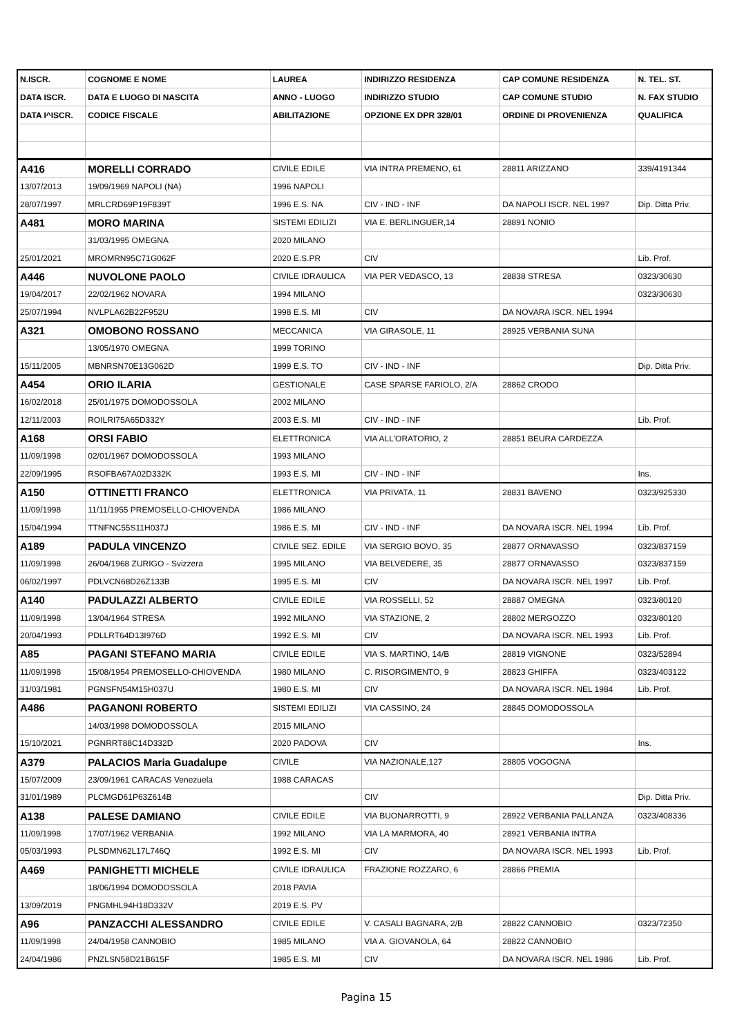| N.ISCR. | COGNOME E NOME | LAUREA | INDIRIZZO RESIDENZA | CAP COMUNE RESIDENZA | N. TEL. ST. |
| --- | --- | --- | --- | --- | --- |
| DATA ISCR. | DATA E LUOGO DI NASCITA | ANNO - LUOGO | INDIRIZZO STUDIO | CAP COMUNE STUDIO | N. FAX STUDIO |
| DATA I^ISCR. | CODICE FISCALE | ABILITAZIONE | OPZIONE EX DPR 328/01 | ORDINE DI PROVENIENZA | QUALIFICA |
| A416 | MORELLI CORRADO | CIVILE EDILE | VIA INTRA PREMENO, 61 | 28811 ARIZZANO | 339/4191344 |
| 13/07/2013 | 19/09/1969 NAPOLI (NA) | 1996 NAPOLI | | | |
| 28/07/1997 | MRLCRD69P19F839T | 1996 E.S. NA | CIV - IND - INF | DA NAPOLI ISCR. NEL 1997 | Dip. Ditta Priv. |
| A481 | MORO MARINA | SISTEMI EDILIZI | VIA E. BERLINGUER,14 | 28891 NONIO | |
| | 31/03/1995 OMEGNA | 2020 MILANO | | | |
| 25/01/2021 | MROMRN95C71G062F | 2020 E.S.PR | CIV | | Lib. Prof. |
| A446 | NUVOLONE PAOLO | CIVILE IDRAULICA | VIA PER VEDASCO, 13 | 28838 STRESA | 0323/30630 |
| 19/04/2017 | 22/02/1962 NOVARA | 1994 MILANO | | | 0323/30630 |
| 25/07/1994 | NVLPLA62B22F952U | 1998 E.S. MI | CIV | DA NOVARA ISCR. NEL 1994 | |
| A321 | OMOBONO ROSSANO | MECCANICA | VIA GIRASOLE, 11 | 28925 VERBANIA SUNA | |
| | 13/05/1970 OMEGNA | 1999 TORINO | | | |
| 15/11/2005 | MBNRSN70E13G062D | 1999 E.S. TO | CIV - IND - INF | | Dip. Ditta Priv. |
| A454 | ORIO ILARIA | GESTIONALE | CASE SPARSE FARIOLO, 2/A | 28862 CRODO | |
| 16/02/2018 | 25/01/1975 DOMODOSSOLA | 2002 MILANO | | | |
| 12/11/2003 | ROILRI75A65D332Y | 2003 E.S. MI | CIV - IND - INF | | Lib. Prof. |
| A168 | ORSI FABIO | ELETTRONICA | VIA ALL'ORATORIO, 2 | 28851 BEURA CARDEZZA | |
| 11/09/1998 | 02/01/1967 DOMODOSSOLA | 1993 MILANO | | | |
| 22/09/1995 | RSOFBA67A02D332K | 1993 E.S. MI | CIV - IND - INF | | Ins. |
| A150 | OTTINETTI FRANCO | ELETTRONICA | VIA PRIVATA, 11 | 28831 BAVENO | 0323/925330 |
| 11/09/1998 | 11/11/1955 PREMOSELLO-CHIOVENDA | 1986 MILANO | | | |
| 15/04/1994 | TTNFNC55S11H037J | 1986 E.S. MI | CIV - IND - INF | DA NOVARA ISCR. NEL 1994 | Lib. Prof. |
| A189 | PADULA VINCENZO | CIVILE SEZ. EDILE | VIA SERGIO BOVO, 35 | 28877 ORNAVASSO | 0323/837159 |
| 11/09/1998 | 26/04/1968 ZURIGO - Svizzera | 1995 MILANO | VIA BELVEDERE, 35 | 28877 ORNAVASSO | 0323/837159 |
| 06/02/1997 | PDLVCN68D26Z133B | 1995 E.S. MI | CIV | DA NOVARA ISCR. NEL 1997 | Lib. Prof. |
| A140 | PADULAZZI ALBERTO | CIVILE EDILE | VIA ROSSELLI, 52 | 28887 OMEGNA | 0323/80120 |
| 11/09/1998 | 13/04/1964 STRESA | 1992 MILANO | VIA STAZIONE, 2 | 28802 MERGOZZO | 0323/80120 |
| 20/04/1993 | PDLLRT64D13I976D | 1992 E.S. MI | CIV | DA NOVARA ISCR. NEL 1993 | Lib. Prof. |
| A85 | PAGANI STEFANO MARIA | CIVILE EDILE | VIA S. MARTINO, 14/B | 28819 VIGNONE | 0323/52894 |
| 11/09/1998 | 15/08/1954 PREMOSELLO-CHIOVENDA | 1980 MILANO | C. RISORGIMENTO, 9 | 28823 GHIFFA | 0323/403122 |
| 31/03/1981 | PGNSFN54M15H037U | 1980 E.S. MI | CIV | DA NOVARA ISCR. NEL 1984 | Lib. Prof. |
| A486 | PAGANONI ROBERTO | SISTEMI EDILIZI | VIA CASSINO, 24 | 28845 DOMODOSSOLA | |
| | 14/03/1998 DOMODOSSOLA | 2015 MILANO | | | |
| 15/10/2021 | PGNRRT88C14D332D | 2020 PADOVA | CIV | | Ins. |
| A379 | PALACIOS Maria Guadalupe | CIVILE | VIA NAZIONALE,127 | 28805 VOGOGNA | |
| 15/07/2009 | 23/09/1961 CARACAS Venezuela | 1988 CARACAS | | | |
| 31/01/1989 | PLCMGD61P63Z614B | | CIV | | Dip. Ditta Priv. |
| A138 | PALESE DAMIANO | CIVILE EDILE | VIA BUONARROTTI, 9 | 28922 VERBANIA PALLANZA | 0323/408336 |
| 11/09/1998 | 17/07/1962 VERBANIA | 1992 MILANO | VIA LA MARMORA, 40 | 28921 VERBANIA INTRA | |
| 05/03/1993 | PLSDMN62L17L746Q | 1992 E.S. MI | CIV | DA NOVARA ISCR. NEL 1993 | Lib. Prof. |
| A469 | PANIGHETTI MICHELE | CIVILE IDRAULICA | FRAZIONE ROZZARO, 6 | 28866 PREMIA | |
| | 18/06/1994 DOMODOSSOLA | 2018 PAVIA | | | |
| 13/09/2019 | PNGMHL94H18D332V | 2019 E.S. PV | | | |
| A96 | PANZACCHI ALESSANDRO | CIVILE EDILE | V. CASALI BAGNARA, 2/B | 28822 CANNOBIO | 0323/72350 |
| 11/09/1998 | 24/04/1958 CANNOBIO | 1985 MILANO | VIA A. GIOVANOLA, 64 | 28822 CANNOBIO | |
| 24/04/1986 | PNZLSN58D21B615F | 1985 E.S. MI | CIV | DA NOVARA ISCR. NEL 1986 | Lib. Prof. |
Pagina 15